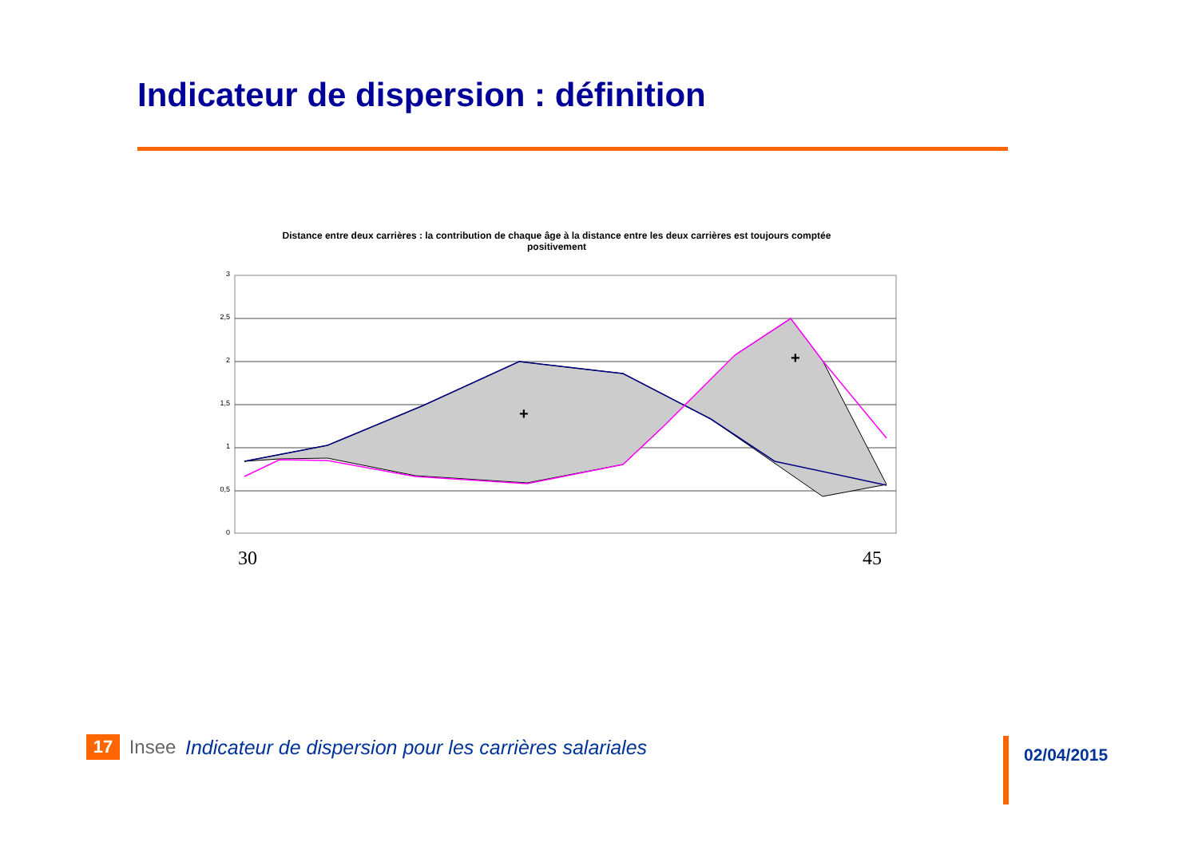Indicateur de dispersion : définition
Distance entre deux carrières : la contribution de chaque âge à la distance entre les deux carrières est toujours comptée positivement
3
2,5
2
1,5
1
0,5
0
+
+
30
45
17
Insee
Indicateur de dispersion pour les carrières salariales
02/04/2015